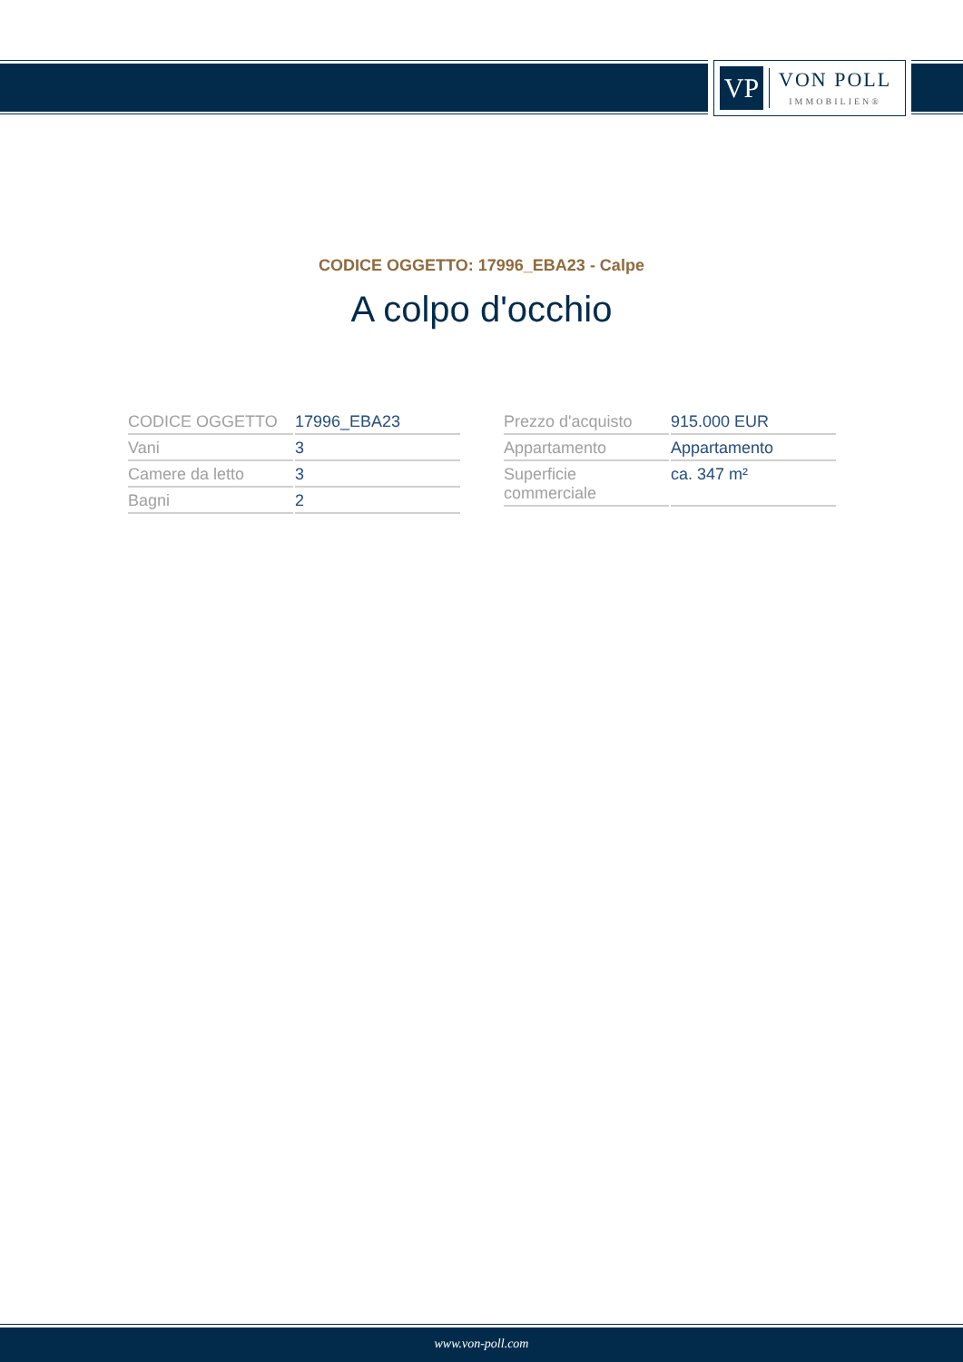VP
VON POLL
IMMOBILIEN®
CODICE OGGETTO: 17996_EBA23 - Calpe
A colpo d'occhio
| CODICE OGGETTO | 17996_EBA23 |
| Vani | 3 |
| Camere da letto | 3 |
| Bagni | 2 |
| Prezzo d'acquisto | 915.000 EUR |
| Appartamento | Appartamento |
| Superficie commerciale | ca. 347 m² |
www.von-poll.com